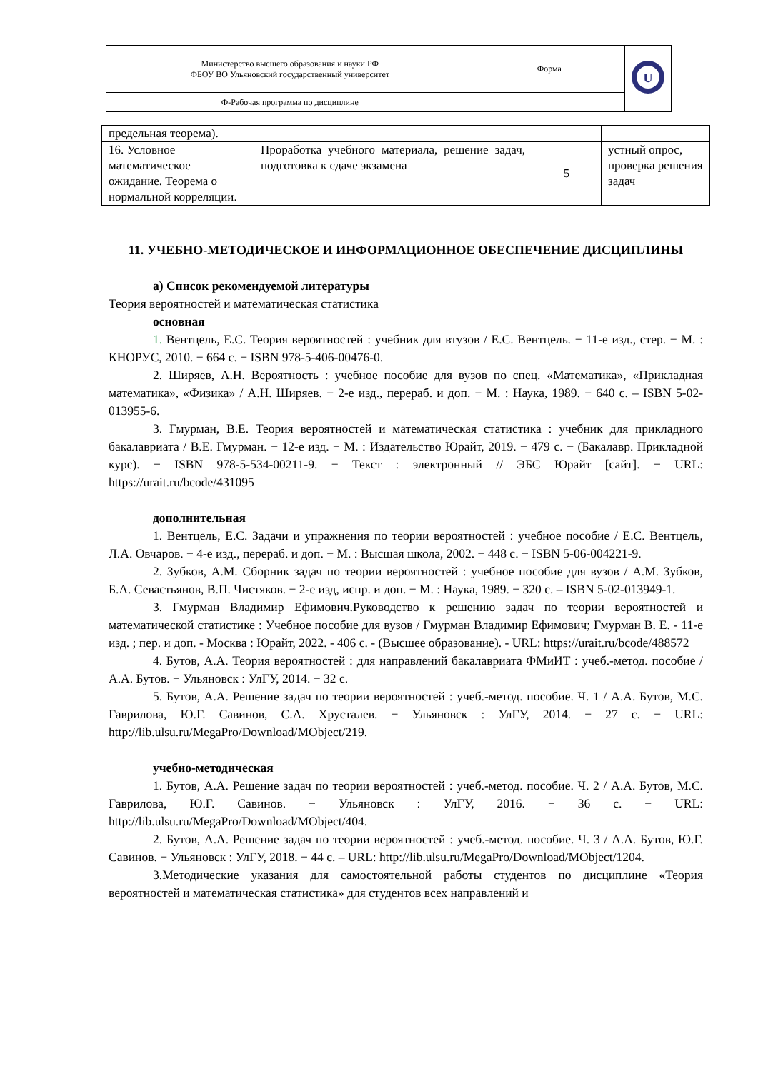| Министерство высшего образования и науки РФ ФБОУ ВО Ульяновский государственный университет | Форма | U |
| Ф-Рабочая программа по дисциплине | | |
| предельная теорема). | | | |
| 16. Условное математическое ожидание. Теорема о нормальной корреляции. | Проработка учебного материала, решение задач, подготовка к сдаче экзамена | 5 | устный опрос, проверка решения задач |
11. УЧЕБНО-МЕТОДИЧЕСКОЕ И ИНФОРМАЦИОННОЕ ОБЕСПЕЧЕНИЕ ДИСЦИПЛИНЫ
а) Список рекомендуемой литературы
Теория вероятностей и математическая статистика
основная
1. Вентцель, Е.С. Теория вероятностей : учебник для втузов / Е.С. Вентцель. − 11-е изд., стер. − М. : КНОРУС, 2010. − 664 с. − ISBN 978-5-406-00476-0.
2. Ширяев, А.Н. Вероятность : учебное пособие для вузов по спец. «Математика», «Прикладная математика», «Физика» / А.Н. Ширяев. − 2-е изд., перераб. и доп. − М. : Наука, 1989. − 640 с. – ISBN 5-02-013955-6.
3. Гмурман, В.Е. Теория вероятностей и математическая статистика : учебник для прикладного бакалавриата / В.Е. Гмурман. − 12-е изд. − М. : Издательство Юрайт, 2019. − 479 с. − (Бакалавр. Прикладной курс). − ISBN 978-5-534-00211-9. − Текст : электронный // ЭБС Юрайт [сайт]. − URL: https://urait.ru/bcode/431095
дополнительная
1. Вентцель, Е.С. Задачи и упражнения по теории вероятностей : учебное пособие / Е.С. Вентцель, Л.А. Овчаров. − 4-е изд., перераб. и доп. − М. : Высшая школа, 2002. − 448 с. − ISBN 5-06-004221-9.
2. Зубков, А.М. Сборник задач по теории вероятностей : учебное пособие для вузов / А.М. Зубков, Б.А. Севастьянов, В.П. Чистяков. − 2-е изд, испр. и доп. − М. : Наука, 1989. − 320 с. – ISBN 5-02-013949-1.
3. Гмурман Владимир Ефимович.Руководство к решению задач по теории вероятностей и математической статистике : Учебное пособие для вузов / Гмурман Владимир Ефимович; Гмурман В. Е. - 11-е изд. ; пер. и доп. - Москва : Юрайт, 2022. - 406 с. - (Высшее образование). - URL: https://urait.ru/bcode/488572
4. Бутов, А.А. Теория вероятностей : для направлений бакалавриата ФМиИТ : учеб.-метод. пособие / А.А. Бутов. − Ульяновск : УлГУ, 2014. − 32 с.
5. Бутов, А.А. Решение задач по теории вероятностей : учеб.-метод. пособие. Ч. 1 / А.А. Бутов, М.С. Гаврилова, Ю.Г. Савинов, С.А. Хрусталев. − Ульяновск : УлГУ, 2014. − 27 с. − URL: http://lib.ulsu.ru/MegaPro/Download/MObject/219.
учебно-методическая
1. Бутов, А.А. Решение задач по теории вероятностей : учеб.-метод. пособие. Ч. 2 / А.А. Бутов, М.С. Гаврилова, Ю.Г. Савинов. − Ульяновск : УлГУ, 2016. − 36 с. − URL: http://lib.ulsu.ru/MegaPro/Download/MObject/404.
2. Бутов, А.А. Решение задач по теории вероятностей : учеб.-метод. пособие. Ч. 3 / А.А. Бутов, Ю.Г. Савинов. − Ульяновск : УлГУ, 2018. − 44 с. – URL: http://lib.ulsu.ru/MegaPro/Download/MObject/1204.
3.Методические указания для самостоятельной работы студентов по дисциплине «Теория вероятностей и математическая статистика» для студентов всех направлений и